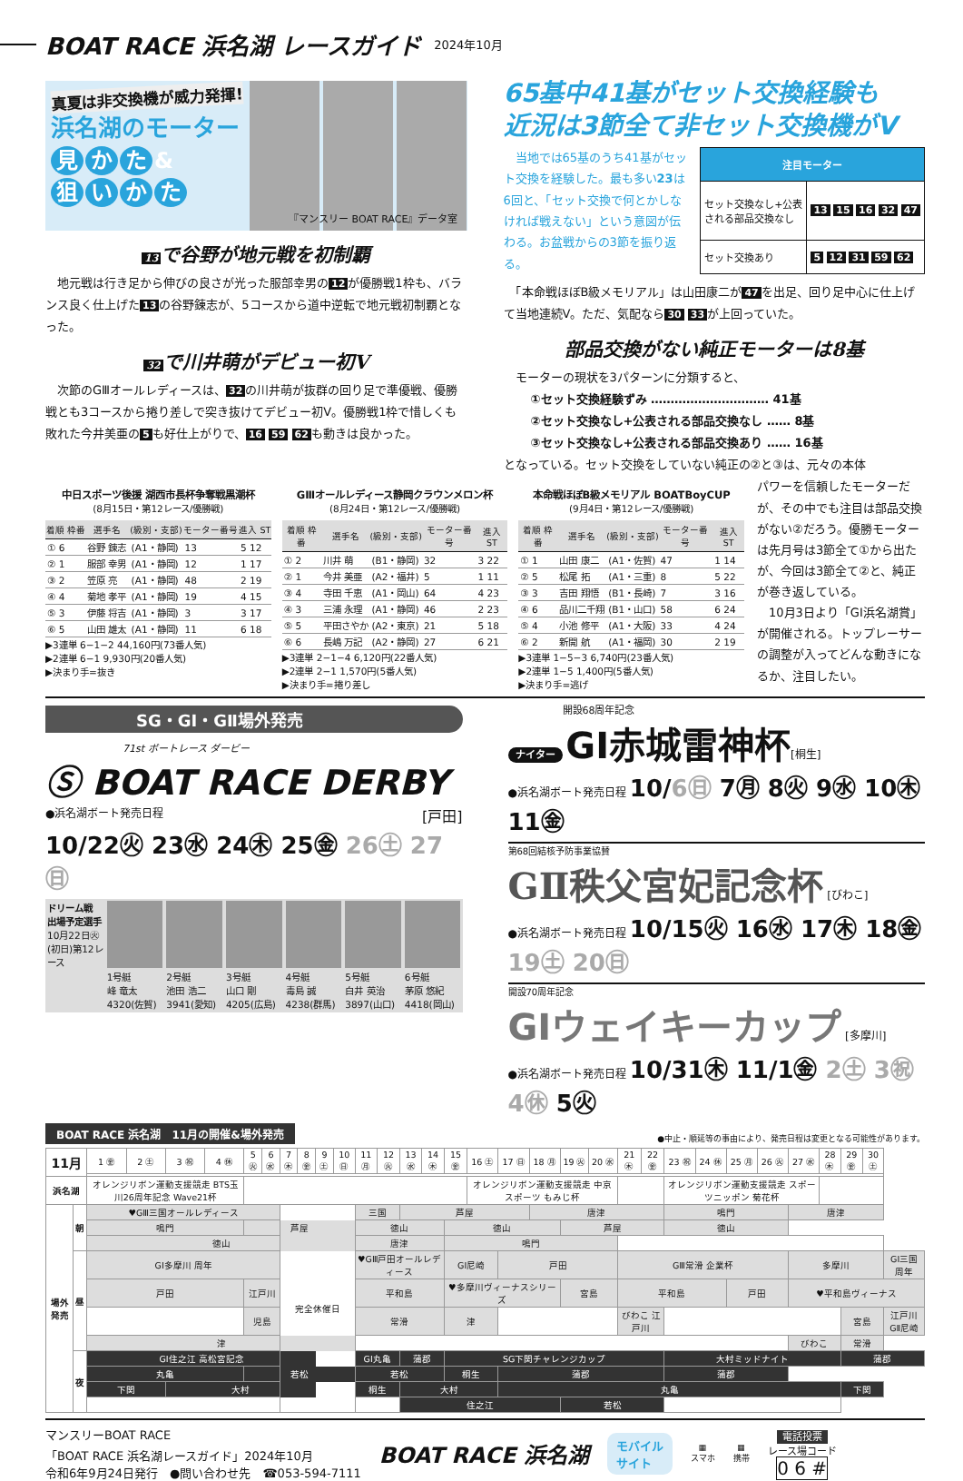BOAT RACE 浜名湖 レースガイド
2024年10月
真夏は非交換機が威力発揮!
浜名湖のモーター
見かた &
狙いかた
『マンスリー BOAT RACE』データ室
13 で谷野が地元戦を初制覇
　地元戦は行き足から伸びの良さが光った服部幸男の 12 が優勝戦1枠も、バランス良く仕上げた 13 の谷野錬志が、5コースから道中逆転で地元戦初制覇となった。
32 で川井萌がデビュー初V
　次節のGⅢオールレディースは、 32 の川井萌が抜群の回り足で準優戦、優勝戦とも3コースから捲り差しで突き抜けてデビュー初V。優勝戦1枠で惜しくも敗れた今井美亜の 5 も好仕上がりで、 16 59 62 も動きは良かった。
65基中41基がセット交換経験も
近況は3節全て非セット交換機がV
　当地では65基のうち41基がセット交換を経験した。最も多い23は6回と、「セット交換で何とかしなければ戦えない」という意図が伝わる。お盆戦からの3節を振り返る。
| 注目モーター | |
| --- | --- |
| セット交換なし+公表 される部品交換なし | 13 15 16 32 47 |
| セット交換あり | 5 12 31 59 62 |
　「本命戦ほぼB級メモリアル」は山田康二が 47 を出足、回り足中心に仕上げて当地連続V。ただ、気配なら 30 33 が上回っていた。
部品交換がない純正モーターは8基
　モーターの現状を3パターンに分類すると、
①セット交換経験ずみ ………………………… 41基
②セット交換なし+公表される部品交換なし …… 8基
③セット交換なし+公表される部品交換あり …… 16基
となっている。セット交換をしていない純正の②と③は、元々の本体
中日スポーツ後援 湖西市長杯争奪戦黒潮杯
(8月15日・第12レース/優勝戦)
| 着順 枠番 | 選手名 | (級別・支部) | モーター番号 | 進入 ST |
| --- | --- | --- | --- | --- |
| ① 6 | 谷野 錬志 | (A1・静岡) | 13 | 5 12 |
| ② 1 | 服部 幸男 | (A1・静岡) | 12 | 1 17 |
| ③ 2 | 笠原 亮 | (A1・静岡) | 48 | 2 19 |
| ④ 4 | 菊地 孝平 | (A1・静岡) | 19 | 4 15 |
| ⑤ 3 | 伊藤 将吉 | (A1・静岡) | 3 | 3 17 |
| ⑥ 5 | 山田 雄太 | (A1・静岡) | 11 | 6 18 |
▶3連単 6−1−2 44,160円(73番人気)
▶2連単 6−1 9,930円(20番人気)
▶決まり手=抜き
GⅢオールレディース静岡クラウンメロン杯
(8月24日・第12レース/優勝戦)
| 着順 枠番 | 選手名 | (級別・支部) | モーター番号 | 進入 ST |
| --- | --- | --- | --- | --- |
| ① 2 | 川井 萌 | (B1・静岡) | 32 | 3 22 |
| ② 1 | 今井 美亜 | (A2・福井) | 5 | 1 11 |
| ③ 4 | 寺田 千恵 | (A1・岡山) | 64 | 4 23 |
| ④ 3 | 三浦 永理 | (A1・静岡) | 46 | 2 23 |
| ⑤ 5 | 平田さやか | (A2・東京) | 21 | 5 18 |
| ⑥ 6 | 長嶋 万記 | (A2・静岡) | 27 | 6 21 |
▶3連単 2−1−4 6,120円(22番人気)
▶2連単 2−1 1,570円(5番人気)
▶決まり手=捲り差し
本命戦ほぼB級メモリアル BOATBoyCUP
(9月4日・第12レース/優勝戦)
| 着順 枠番 | 選手名 | (級別・支部) | モーター番号 | 進入 ST |
| --- | --- | --- | --- | --- |
| ① 1 | 山田 康二 | (A1・佐賀) | 47 | 1 14 |
| ② 5 | 松尾 拓 | (A1・三重) | 8 | 5 22 |
| ③ 3 | 吉田 翔悟 | (B1・長崎) | 7 | 3 16 |
| ④ 6 | 品川二千翔 | (B1・山口) | 58 | 6 24 |
| ⑤ 4 | 小池 修平 | (A1・大阪) | 33 | 4 24 |
| ⑥ 2 | 新開 航 | (A1・福岡) | 30 | 2 19 |
▶3連単 1−5−3 6,740円(23番人気)
▶2連単 1−5 1,400円(5番人気)
▶決まり手=逃げ
パワーを信頼したモーターだが、その中でも注目は部品交換がない②だろう。優勝モーターは先月号は3節全て①から出たが、今回は3節全て②と、純正が巻き返している。
　10月3日より「GⅠ浜名湖賞」が開催される。トップレーサーの調整が入ってどんな動きになるか、注目したい。
SG・GⅠ・GⅡ場外発売
71st ボートレース ダービー
Ⓢ BOAT RACE DERBY
●浜名湖ボート発売日程 [戸田]
10/22㊋ 23㊌ 24㊍ 25㊎ 26㊏ 27㊐
ドリーム戦 出場予定選手
10月22日㊋(初日)第12レース
1号艇
峰 竜太 4320(佐賀)
2号艇
池田 浩二 3941(愛知)
3号艇
山口 剛 4205(広島)
4号艇
毒島 誠 4238(群馬)
5号艇
白井 英治 3897(山口)
6号艇
茅原 悠紀 4418(岡山)
開設68周年記念
ナイター GⅠ赤城雷神杯[桐生]
●浜名湖ボート発売日程 10/6㊐ 7㊊ 8㊋ 9㊌ 10㊍ 11㊎
第68回結核予防事業協賛
GⅡ秩父宮妃記念杯 [びわこ]
●浜名湖ボート発売日程 10/15㊋ 16㊌ 17㊍ 18㊎ 19㊏ 20㊐
開設70周年記念
GⅠウェイキーカップ [多摩川]
●浜名湖ボート発売日程 10/31㊍ 11/1㊎ 2㊏ 3㊗ 4㊡ 5㊋
BOAT RACE 浜名湖　11月の開催&場外発売 ●中止・順延等の事由により、発売日程は変更となる可能性があります。
| 11月 | | 1 ㊎ | 2 ㊏ | 3 ㊗ | 4 ㊡ | 5 ㊋ | 6 ㊌ | 7 ㊍ | 8 ㊎ | 9 ㊏ | 10 ㊐ | 11 ㊊ | 12 ㊋ | 13 ㊌ | 14 ㊍ | 15 ㊎ | 16 ㊏ | 17 ㊐ | 18 ㊊ | 19 ㊋ | 20 ㊌ | 21 ㊍ | 22 ㊎ | 23 ㊗ | 24 ㊡ | 25 ㊊ | 26 ㊋ | 27 ㊌ | 28 ㊍ | 29 ㊎ | 30 ㊏ | |
| 浜名湖 | | オレンジリボン運動支援競走 BTS玉川26周年記念 Wave21杯 | | | | | | | | | | | | | | | オレンジリボン運動支援競走 中京スポーツ もみじ杯 | | | | | | | オレンジリボン運動支援競走 スポーツニッポン 菊花杯 | | | | | | | | |
| 場外発売 | 朝 | ♥GⅢ三国オールレディース | | | | | | 完全休催日 | | | | 三国 | | 芦屋 | | | | | 唐津 | | | | | 鳴門 | | | | 唐津 | | | | |
| | | 鳴門 | | | | 芦屋 | | | | | | 徳山 | | | | 徳山 | | | | 芦屋 | | | | 徳山 | | | | | | | | |
| | | 徳山 | | | | | | | | | | 唐津 | | | | 鳴門 | | | | | | | | | | | | | | | | |
| | 昼 | GⅠ多摩川 周年 | | | | | | | | | | ♥GⅢ戸田オールレディース | | | | GⅠ尼崎 | | 戸田 | | | | GⅢ常滑 企業杯 | | | | | | 多摩川 | | | | GⅠ三国 周年 |
| | | 戸田 | | | | 江戸川 | | | | | | 平和島 | | | | ♥多摩川ヴィーナスシリーズ | | | | 宮島 | | 平和島 | | | | 戸田 | | ♥平和島ヴィーナス | | | | |
| | | | | | | 児島 | | | | | | 常滑 | | | | 津 | | | | | | びわこ 江戸川 | | | | | | | | 宮島 | | 江戸川 GⅡ尼崎 |
| | | 津 | | | | | | | | | | | | | | | | | | | | | | | | | | びわこ | | 常滑 | | |
| | 夜 | GⅠ住之江 高松宮記念 | | | | | | | | | | GⅠ丸亀 | | 蒲郡 | | SG下関チャレンジカップ | | | | | | | | 大村ミッドナイト | | | | | | 蒲郡 | | |
| | | 丸亀 | | | | 若松 | | | | | | 若松 | | | | 桐生 | | 蒲郡 | | | | | | 蒲郡 | | | | | | | | |
| | | 下関 | | 大村 | | | | | | | | 桐生 | | 大村 | | | | 丸亀 | | | | | | | | | | | | 下関 | | |
| | | | | | | | | | | | | | | 住之江 | | | | | | 若松 | | | | | | | | | | | | |
マンスリーBOAT RACE
「BOAT RACE 浜名湖レースガイド」2024年10月
令和6年9月24日発行　●問い合わせ先　☎053-594-7111
BOAT RACE 浜名湖
モバイル
サイト
▦
スマホ
▦
携帯
電話投票
レース場コード
0 6 #